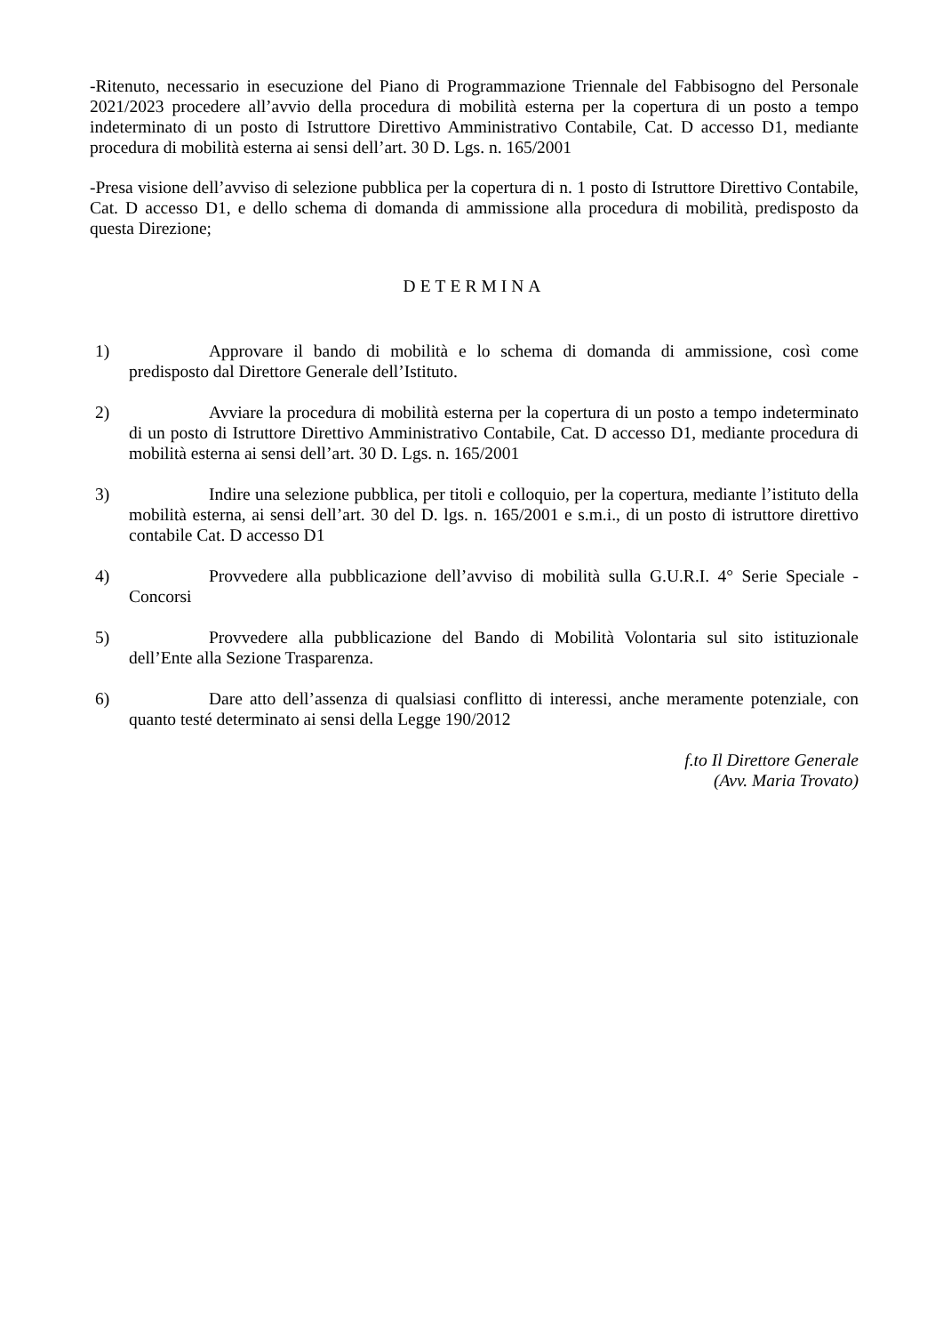-Ritenuto, necessario in esecuzione del Piano di Programmazione Triennale del Fabbisogno del Personale 2021/2023 procedere all’avvio della procedura di mobilità esterna per la copertura di un posto a tempo indeterminato di un posto di Istruttore Direttivo Amministrativo Contabile, Cat. D accesso D1, mediante procedura di mobilità esterna ai sensi dell’art. 30 D. Lgs. n. 165/2001
-Presa visione dell’avviso di selezione pubblica per la copertura di n. 1 posto di Istruttore Direttivo Contabile, Cat. D accesso D1, e dello schema di domanda di ammissione alla procedura di mobilità, predisposto da questa Direzione;
DETERMINA
1) Approvare il bando di mobilità e lo schema di domanda di ammissione, così come predisposto dal Direttore Generale dell’Istituto.
2) Avviare la procedura di mobilità esterna per la copertura di un posto a tempo indeterminato di un posto di Istruttore Direttivo Amministrativo Contabile, Cat. D accesso D1, mediante procedura di mobilità esterna ai sensi dell’art. 30 D. Lgs. n. 165/2001
3) Indire una selezione pubblica, per titoli e colloquio, per la copertura, mediante l’istituto della mobilità esterna, ai sensi dell’art. 30 del D. lgs. n. 165/2001 e s.m.i., di un posto di istruttore direttivo contabile Cat. D accesso D1
4) Provvedere alla pubblicazione dell’avviso di mobilità sulla G.U.R.I. 4° Serie Speciale - Concorsi
5) Provvedere alla pubblicazione del Bando di Mobilità Volontaria sul sito istituzionale dell’Ente alla Sezione Trasparenza.
6) Dare atto dell’assenza di qualsiasi conflitto di interessi, anche meramente potenziale, con quanto testé determinato ai sensi della Legge 190/2012
f.to Il Direttore Generale
(Avv. Maria Trovato)